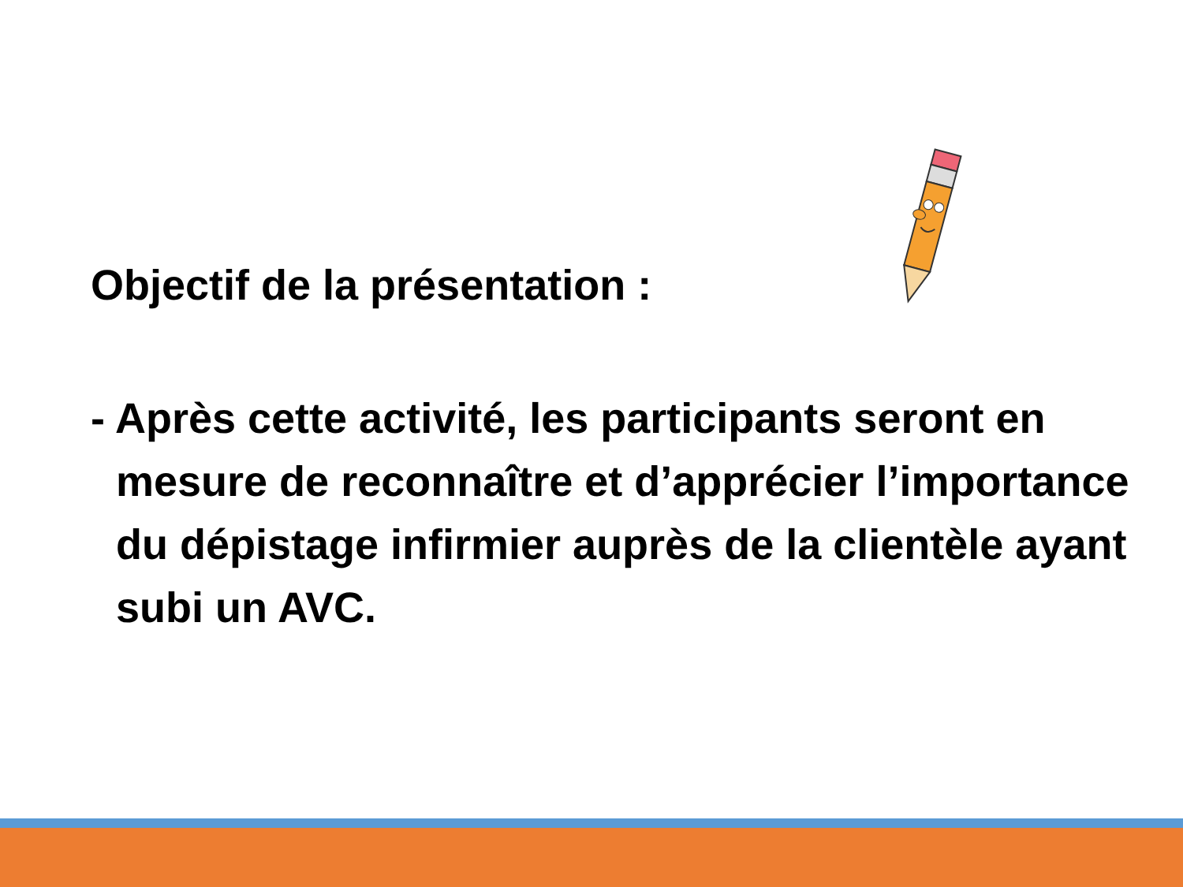Objectif de la présentation :
- Après cette activité, les participants seront en mesure de reconnaître et d’apprécier l’importance du dépistage infirmier auprès de la clientèle ayant subi un AVC.